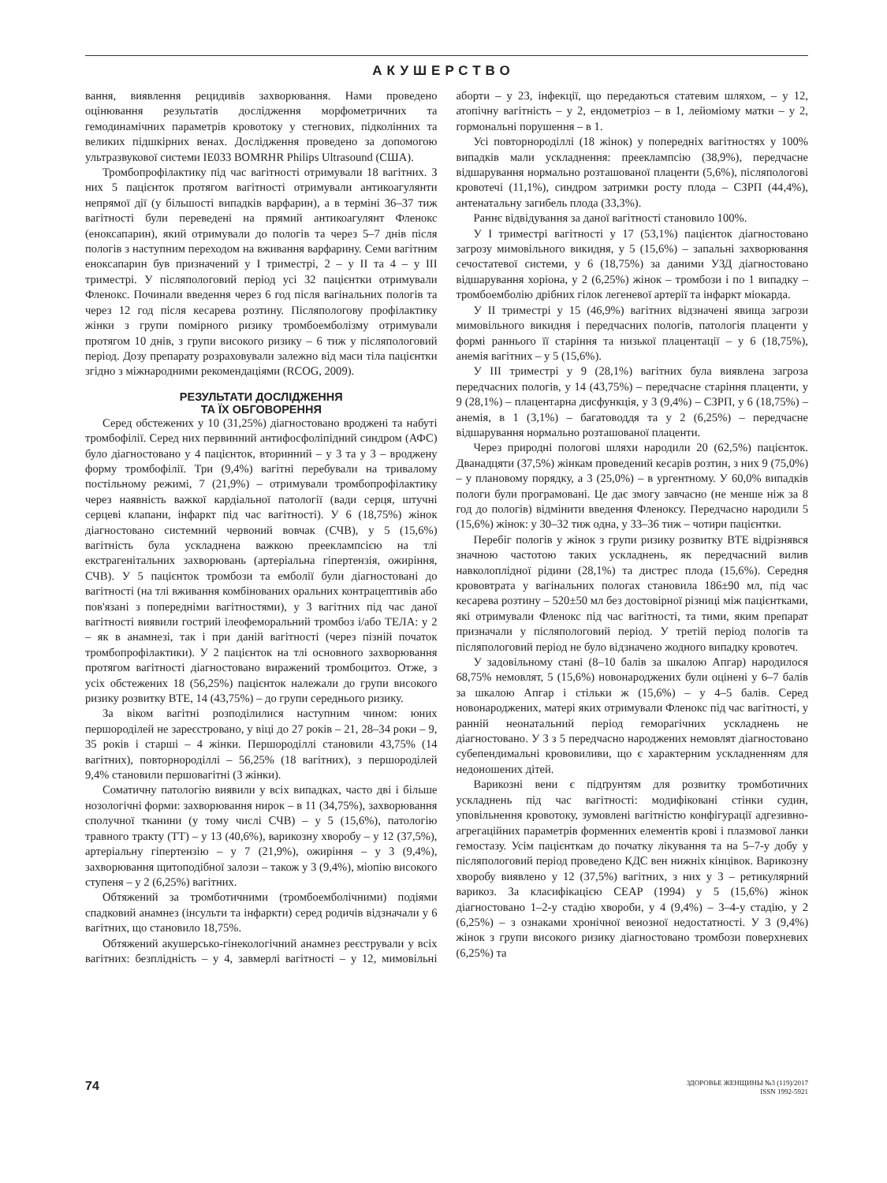АКУШЕРСТВО
вання, виявлення рецидивів захворювання. Нами проведено оцінювання результатів дослідження морфометричних та гемодинамічних параметрів кровотоку у стегнових, підколінних та великих підшкірних венах. Дослідження проведено за допомогою ультразвукової системи IE033 BOMRHR Philips Ultrasound (США).
Тромбопрофілактику під час вагітності отримували 18 вагітних. З них 5 пацієнток протягом вагітності отримували антикоагулянти непрямої дії (у більшості випадків варфарин), а в терміні 36–37 тиж вагітності були переведені на прямий антикоагулянт Фленокс (еноксапарин), який отримували до пологів та через 5–7 днів після пологів з наступним переходом на вживання варфарину. Семи вагітним еноксапарин був призначений у I триместрі, 2 – у II та 4 – у III триместрі. У післяпологовий період усі 32 пацієнтки отримували Фленокс. Починали введення через 6 год після вагінальних пологів та через 12 год після кесарева розтину. Післяпологову профілактику жінки з групи помірного ризику тромбоемболізму отримували протягом 10 днів, з групи високого ризику – 6 тиж у післяпологовий період. Дозу препарату розраховували залежно від маси тіла пацієнтки згідно з міжнародними рекомендаціями (RCOG, 2009).
РЕЗУЛЬТАТИ ДОСЛІДЖЕННЯ
ТА ЇХ ОБГОВОРЕННЯ
Серед обстежених у 10 (31,25%) діагностовано вроджені та набуті тромбофілії. Серед них первинний антифосфоліпідний синдром (АФС) було діагностовано у 4 пацієнток, вторинний – у 3 та у 3 – вроджену форму тромбофілії. Три (9,4%) вагітні перебували на тривалому постільному режимі, 7 (21,9%) – отримували тромбопрофілактику через наявність важкої кардіальної патології (вади серця, штучні серцеві клапани, інфаркт під час вагітності). У 6 (18,75%) жінок діагностовано системний червоний вовчак (СЧВ), у 5 (15,6%) вагітність була ускладнена важкою прееклампсією на тлі екстрагенітальних захворювань (артеріальна гіпертензія, ожиріння, СЧВ). У 5 пацієнток тромбози та емболії були діагностовані до вагітності (на тлі вживання комбінованих оральних контрацептивів або пов'язані з попередніми вагітностями), у 3 вагітних під час даної вагітності виявили гострий ілеофеморальний тромбоз і/або ТЕЛА: у 2 – як в анамнезі, так і при даній вагітності (через пізній початок тромбопрофілактики). У 2 пацієнток на тлі основного захворювання протягом вагітності діагностовано виражений тромбоцитоз. Отже, з усіх обстежених 18 (56,25%) пацієнток належали до групи високого ризику розвитку ВТЕ, 14 (43,75%) – до групи середнього ризику.
За віком вагітні розподілилися наступним чином: юних першороділей не зареєстровано, у віці до 27 років – 21, 28–34 роки – 9, 35 років і старші – 4 жінки. Першороділлі становили 43,75% (14 вагітних), повторнороділлі – 56,25% (18 вагітних), з першороділей 9,4% становили першовагітні (3 жінки).
Соматичну патологію виявили у всіх випадках, часто дві і більше нозологічні форми: захворювання нирок – в 11 (34,75%), захворювання сполучної тканини (у тому числі СЧВ) – у 5 (15,6%), патологію травного тракту (ТТ) – у 13 (40,6%), варикозну хворобу – у 12 (37,5%), артеріальну гіпертензію – у 7 (21,9%), ожиріння – у 3 (9,4%), захворювання щитоподібної залози – також у 3 (9,4%), міопію високого ступеня – у 2 (6,25%) вагітних.
Обтяжений за тромботичними (тромбоемболічними) подіями спадковий анамнез (інсульти та інфаркти) серед родичів відзначали у 6 вагітних, що становило 18,75%.
Обтяжений акушерсько-гінекологічний анамнез реєстрували у всіх вагітних: безплідність – у 4, завмерлі вагітності – у 12, мимовільні аборти – у 23, інфекції, що передаються статевим шляхом, – у 12, атопічну вагітність – у 2, ендометріоз – в 1, лейоміому матки – у 2, гормональні порушення – в 1.
Усі повторнороділлі (18 жінок) у попередніх вагітностях у 100% випадків мали ускладнення: прееклампсію (38,9%), передчасне відшарування нормально розташованої плаценти (5,6%), післяпологові кровотечі (11,1%), синдром затримки росту плода – СЗРП (44,4%), антенатальну загибель плода (33,3%).
Раннє відвідування за даної вагітності становило 100%.
У I триместрі вагітності у 17 (53,1%) пацієнток діагностовано загрозу мимовільного викидня, у 5 (15,6%) – запальні захворювання сечостатевої системи, у 6 (18,75%) за даними УЗД діагностовано відшарування хоріона, у 2 (6,25%) жінок – тромбози і по 1 випадку – тромбоемболію дрібних гілок легеневої артерії та інфаркт міокарда.
У II триместрі у 15 (46,9%) вагітних відзначені явища загрози мимовільного викидня і передчасних пологів, патологія плаценти у формі раннього її старіння та низької плацентації – у 6 (18,75%), анемія вагітних – у 5 (15,6%).
У III триместрі у 9 (28,1%) вагітних була виявлена загроза передчасних пологів, у 14 (43,75%) – передчасне старіння плаценти, у 9 (28,1%) – плацентарна дисфункція, у 3 (9,4%) – СЗРП, у 6 (18,75%) – анемія, в 1 (3,1%) – багатоводдя та у 2 (6,25%) – передчасне відшарування нормально розташованої плаценти.
Через природні пологові шляхи народили 20 (62,5%) пацієнток. Дванадцяти (37,5%) жінкам проведений кесарів розтин, з них 9 (75,0%) – у плановому порядку, а 3 (25,0%) – в ургентному. У 60,0% випадків пологи були програмовані. Це дає змогу завчасно (не менше ніж за 8 год до пологів) відмінити введення Фленоксу. Передчасно народили 5 (15,6%) жінок: у 30–32 тиж одна, у 33–36 тиж – чотири пацієнтки.
Перебіг пологів у жінок з групи ризику розвитку ВТЕ відрізнявся значною частотою таких ускладнень, як передчасний вилив навколоплідної рідини (28,1%) та дистрес плода (15,6%). Середня крововтрата у вагінальних пологах становила 186±90 мл, під час кесарева розтину – 520±50 мл без достовірної різниці між пацієнтками, які отримували Фленокс під час вагітності, та тими, яким препарат призначали у післяпологовий період. У третій період пологів та післяпологовий період не було відзначено жодного випадку кровотеч.
У задовільному стані (8–10 балів за шкалою Апгар) народилося 68,75% немовлят, 5 (15,6%) новонароджених були оцінені у 6–7 балів за шкалою Апгар і стільки ж (15,6%) – у 4–5 балів. Серед новонароджених, матері яких отримували Фленокс під час вагітності, у ранній неонатальний період геморагічних ускладнень не діагностовано. У 3 з 5 передчасно народжених немовлят діагностовано субепендимальні крововиливи, що є характерним ускладненням для недоношених дітей.
Варикозні вени є підґрунтям для розвитку тромботичних ускладнень під час вагітності: модифіковані стінки судин, уповільнення кровотоку, зумовлені вагітністю конфігурації адгезивно-агрегаційних параметрів форменних елементів крові і плазмової ланки гемостазу. Усім пацієнткам до початку лікування та на 5–7-у добу у післяпологовий період проведено КДС вен нижніх кінцівок. Варикозну хворобу виявлено у 12 (37,5%) вагітних, з них у 3 – ретикулярний варикоз. За класифікацією CEAP (1994) у 5 (15,6%) жінок діагностовано 1–2-у стадію хвороби, у 4 (9,4%) – 3–4-у стадію, у 2 (6,25%) – з ознаками хронічної венозної недостатності. У 3 (9,4%) жінок з групи високого ризику діагностовано тромбози поверхневих (6,25%) та
74 ЗДОРОВЬЕ ЖЕНЩИНЫ №3 (119)/2017
ISSN 1992-5921